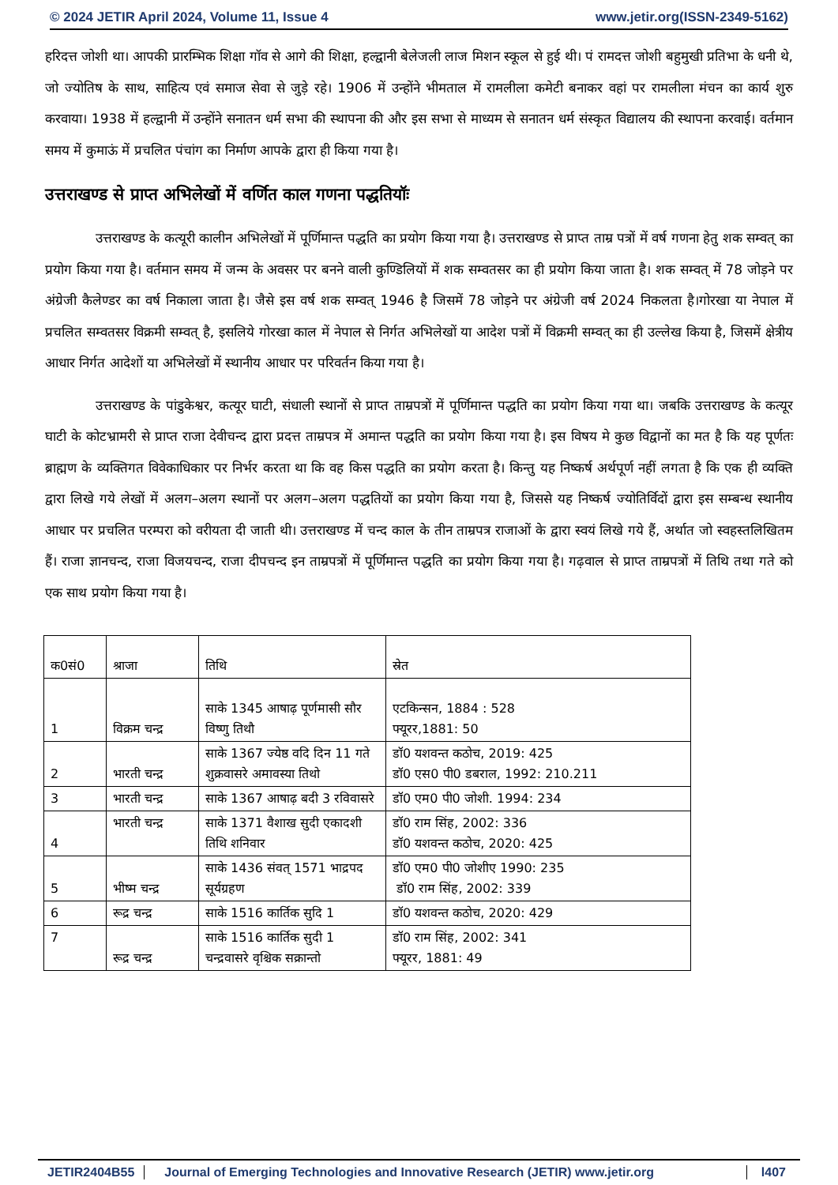© 2024 JETIR April 2024, Volume 11, Issue 4 www.jetir.org(ISSN-2349-5162)
हरिदत्त जोशी था। आपकी प्रारम्भिक शिक्षा गॉव से आगे की शिक्षा, हल्द्वानी बेलेजली लाज मिशन स्कूल से हुई थी। पं रामदत्त जोशी बहुमुखी प्रतिभा के धनी थे, जो ज्योतिष के साथ, साहित्य एवं समाज सेवा से जुड़े रहे। 1906 में उन्होंने भीमताल में रामलीला कमेटी बनाकर वहां पर रामलीला मंचन का कार्य शुरु करवाया। 1938 में हल्द्वानी में उन्होंने सनातन धर्म सभा की स्थापना की और इस सभा से माध्यम से सनातन धर्म संस्कृत विद्यालय की स्थापना करवाई। वर्तमान समय में कुमाऊं में प्रचलित पंचांग का निर्माण आपके द्वारा ही किया गया है।
उत्तराखण्ड से प्राप्त अभिलेखों में वर्णित काल गणना पद्धतियॉः
उत्तराखण्ड के कत्यूरी कालीन अभिलेखों में पूर्णिमान्त पद्धति का प्रयोग किया गया है। उत्तराखण्ड से प्राप्त ताम्र पत्रों में वर्ष गणना हेतु शक सम्वत् का प्रयोग किया गया है। वर्तमान समय में जन्म के अवसर पर बनने वाली कुण्डिलियों में शक सम्वतसर का ही प्रयोग किया जाता है। शक सम्वत् में 78 जोड़ने पर अंग्रेजी कैलेण्डर का वर्ष निकाला जाता है। जैसे इस वर्ष शक सम्वत् 1946 है जिसमें 78 जोड़ने पर अंग्रेजी वर्ष 2024 निकलता है।गोरखा या नेपाल में प्रचलित सम्वतसर विक्रमी सम्वत् है, इसलिये गोरखा काल में नेपाल से निर्गत अभिलेखों या आदेश पत्रों में विक्रमी सम्वत् का ही उल्लेख किया है, जिसमें क्षेत्रीय आधार निर्गत आदेशों या अभिलेखों में स्थानीय आधार पर परिवर्तन किया गया है।
उत्तराखण्ड के पांडुकेश्वर, कत्यूर घाटी, संधाली स्थानों से प्राप्त ताम्रपत्रों में पूर्णिमान्त पद्धति का प्रयोग किया गया था। जबकि उत्तराखण्ड के कत्यूर घाटी के कोटभ्रामरी से प्राप्त राजा देवीचन्द द्वारा प्रदत्त ताम्रपत्र में अमान्त पद्धति का प्रयोग किया गया है। इस विषय मे कुछ विद्वानों का मत है कि यह पूर्णतः ब्राह्मण के व्यक्तिगत विवेकाधिकार पर निर्भर करता था कि वह किस पद्धति का प्रयोग करता है। किन्तु यह निष्कर्ष अर्थपूर्ण नहीं लगता है कि एक ही व्यक्ति द्वारा लिखे गये लेखों में अलग–अलग स्थानों पर अलग–अलग पद्धतियों का प्रयोग किया गया है, जिससे यह निष्कर्ष ज्योतिर्विदों द्वारा इस सम्बन्ध स्थानीय आधार पर प्रचलित परम्परा को वरीयता दी जाती थी। उत्तराखण्ड में चन्द काल के तीन ताम्रपत्र राजाओं के द्वारा स्वयं लिखे गये हैं, अर्थात जो स्वहस्तलिखितम हैं। राजा ज्ञानचन्द, राजा विजयचन्द, राजा दीपचन्द इन ताम्रपत्रों में पूर्णिमान्त पद्धति का प्रयोग किया गया है। गढ़वाल से प्राप्त ताम्रपत्रों में तिथि तथा गते को एक साथ प्रयोग किया गया है।
| क0सं0 | श्राजा | तिथि | स्रेत |
| 1 | विक्रम चन्द्र | साके 1345 आषाढ़ पूर्णमासी सौर विष्णु तिथौ | एटकिन्सन, 1884 : 528 फ्यूरर,1881: 50 |
| 2 | भारती चन्द्र | साके 1367 ज्येष्ठ वदि दिन 11 गते शुक्रवासरे अमावस्या तिथो | डॉ0 यशवन्त कठोच, 2019: 425 डॉ0 एस0 पी0 डबराल, 1992: 210.211 |
| 3 | भारती चन्द्र | साके 1367 आषाढ़ बदी 3 रविवासरे | डॉ0 एम0 पी0 जोशी. 1994: 234 |
| 4 | भारती चन्द्र | साके 1371 वैशाख सुदी एकादशी तिथि शनिवार | डॉ0 राम सिंह, 2002: 336 डॉ0 यशवन्त कठोच, 2020: 425 |
| 5 | भीष्म चन्द्र | साके 1436 संवत् 1571 भाद्रपद सूर्यग्रहण | डॉ0 एम0 पी0 जोशीए 1990: 235 डॉ0 राम सिंह, 2002: 339 |
| 6 | रूद्र चन्द्र | साके 1516 कार्तिक सुदि 1 | डॉ0 यशवन्त कठोच, 2020: 429 |
| 7 | रूद्र चन्द्र | साके 1516 कार्तिक सुदी 1 चन्द्रवासरे वृश्चिक सक्रान्तो | डॉ0 राम सिंह, 2002: 341 फ्यूरर, 1881: 49 |
JETIR2404B55 Journal of Emerging Technologies and Innovative Research (JETIR) www.jetir.org l407